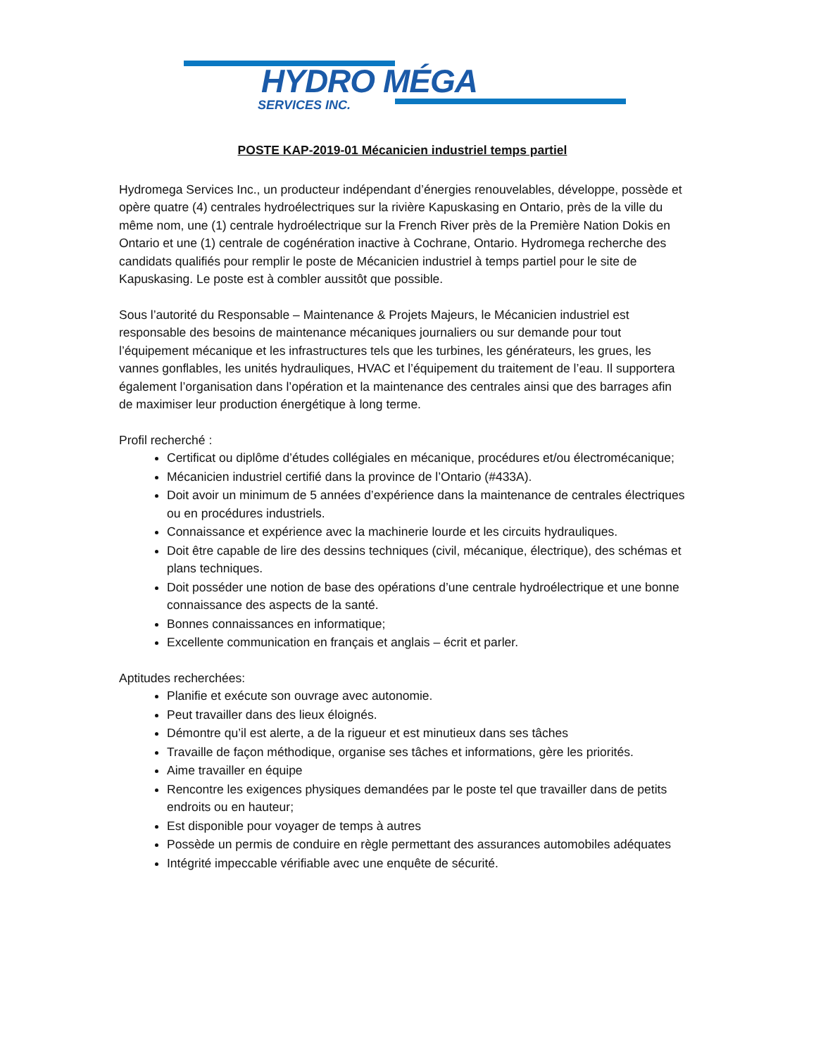HYDRO MÉGA
SERVICES INC.
POSTE KAP-2019-01 Mécanicien industriel temps partiel
Hydromega Services Inc., un producteur indépendant d’énergies renouvelables, développe, possède et opère quatre (4) centrales hydroélectriques sur la rivière Kapuskasing en Ontario, près de la ville du même nom, une (1) centrale hydroélectrique sur la French River près de la Première Nation Dokis en Ontario et une (1) centrale de cogénération inactive à Cochrane, Ontario. Hydromega recherche des candidats qualifiés pour remplir le poste de Mécanicien industriel à temps partiel pour le site de Kapuskasing. Le poste est à combler aussitôt que possible.
Sous l’autorité du Responsable – Maintenance & Projets Majeurs, le Mécanicien industriel est responsable des besoins de maintenance mécaniques journaliers ou sur demande pour tout l’équipement mécanique et les infrastructures tels que les turbines, les générateurs, les grues, les vannes gonflables, les unités hydrauliques, HVAC et l’équipement du traitement de l’eau. Il supportera également l’organisation dans l’opération et la maintenance des centrales ainsi que des barrages afin de maximiser leur production énergétique à long terme.
Profil recherché :
Certificat ou diplôme d’études collégiales en mécanique, procédures et/ou électromécanique;
Mécanicien industriel certifié dans la province de l’Ontario (#433A).
Doit avoir un minimum de 5 années d’expérience dans la maintenance de centrales électriques ou en procédures industriels.
Connaissance et expérience avec la machinerie lourde et les circuits hydrauliques.
Doit être capable de lire des dessins techniques (civil, mécanique, électrique), des schémas et plans techniques.
Doit posséder une notion de base des opérations d’une centrale hydroélectrique et une bonne connaissance des aspects de la santé.
Bonnes connaissances en informatique;
Excellente communication en français et anglais – écrit et parler.
Aptitudes recherchées:
Planifie et exécute son ouvrage avec autonomie.
Peut travailler dans des lieux éloignés.
Démontre qu’il est alerte, a de la rigueur et est minutieux dans ses tâches
Travaille de façon méthodique, organise ses tâches et informations, gère les priorités.
Aime travailler en équipe
Rencontre les exigences physiques demandées par le poste tel que travailler dans de petits endroits ou en hauteur;
Est disponible pour voyager de temps à autres
Possède un permis de conduire en règle permettant des assurances automobiles adéquates
Intégrité impeccable vérifiable avec une enquête de sécurité.